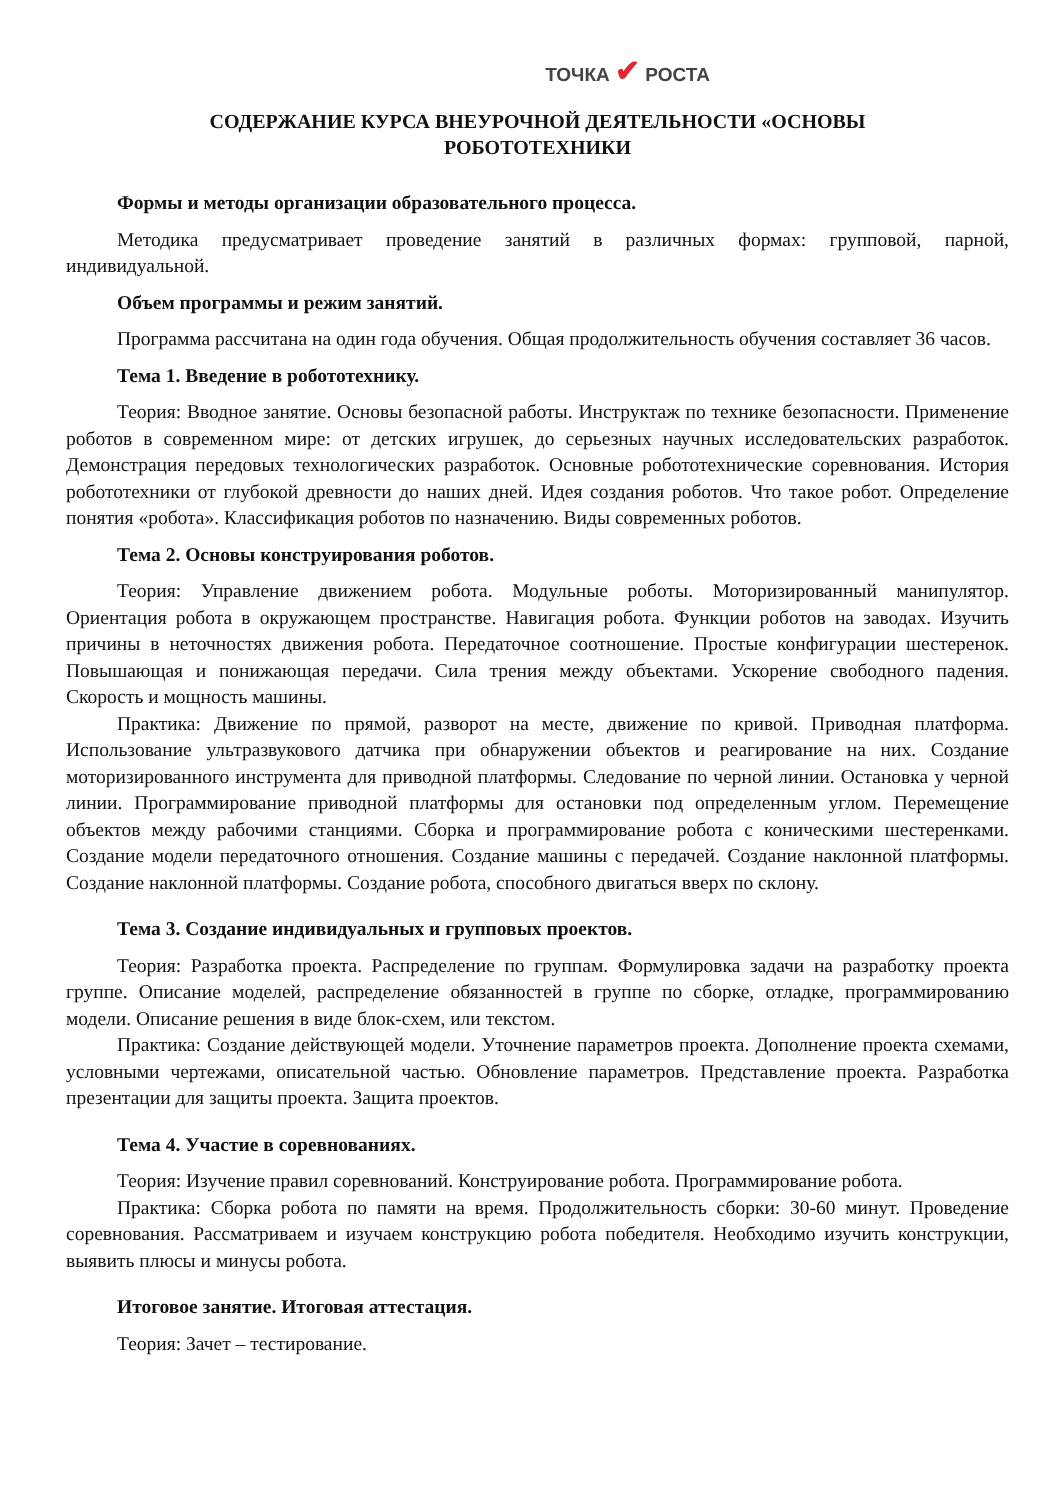ТОЧКА ✔ РОСТА
СОДЕРЖАНИЕ КУРСА ВНЕУРОЧНОЙ ДЕЯТЕЛЬНОСТИ «ОСНОВЫ
РОБОТОТЕХНИКИ
Формы и методы организации образовательного процесса.
Методика предусматривает проведение занятий в различных формах: групповой, парной, индивидуальной.
Объем программы и режим занятий.
Программа рассчитана на один года обучения. Общая продолжительность обучения составляет 36 часов.
Тема 1. Введение в робототехнику.
Теория: Вводное занятие. Основы безопасной работы. Инструктаж по технике безопасности. Применение роботов в современном мире: от детских игрушек, до серьезных научных исследовательских разработок. Демонстрация передовых технологических разработок. Основные робототехнические соревнования. История робототехники от глубокой древности до наших дней. Идея создания роботов. Что такое робот. Определение понятия «робота». Классификация роботов по назначению. Виды современных роботов.
Тема 2. Основы конструирования роботов.
Теория: Управление движением робота. Модульные роботы. Моторизированный манипулятор. Ориентация робота в окружающем пространстве. Навигация робота. Функции роботов на заводах. Изучить причины в неточностях движения робота. Передаточное соотношение. Простые конфигурации шестеренок. Повышающая и понижающая передачи. Сила трения между объектами. Ускорение свободного падения. Скорость и мощность машины.
Практика: Движение по прямой, разворот на месте, движение по кривой. Приводная платформа. Использование ультразвукового датчика при обнаружении объектов и реагирование на них. Создание моторизированного инструмента для приводной платформы. Следование по черной линии. Остановка у черной линии. Программирование приводной платформы для остановки под определенным углом. Перемещение объектов между рабочими станциями. Сборка и программирование робота с коническими шестеренками. Создание модели передаточного отношения. Создание машины с передачей. Создание наклонной платформы. Создание наклонной платформы. Создание робота, способного двигаться вверх по склону.
Тема 3. Создание индивидуальных и групповых проектов.
Теория: Разработка проекта. Распределение по группам. Формулировка задачи на разработку проекта группе. Описание моделей, распределение обязанностей в группе по сборке, отладке, программированию модели. Описание решения в виде блок-схем, или текстом.
Практика: Создание действующей модели. Уточнение параметров проекта. Дополнение проекта схемами, условными чертежами, описательной частью. Обновление параметров. Представление проекта. Разработка презентации для защиты проекта. Защита проектов.
Тема 4. Участие в соревнованиях.
Теория: Изучение правил соревнований. Конструирование робота. Программирование робота.
Практика: Сборка робота по памяти на время. Продолжительность сборки: 30-60 минут. Проведение соревнования. Рассматриваем и изучаем конструкцию робота победителя. Необходимо изучить конструкции, выявить плюсы и минусы робота.
Итоговое занятие. Итоговая аттестация.
Теория: Зачет – тестирование.